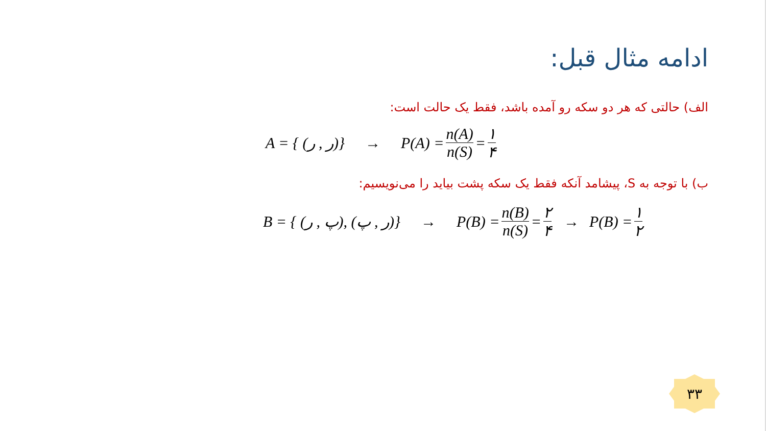ادامه مثال قبل:
الف) حالتی که هر دو سکه رو آمده باشد، فقط یک حالت است:
A = { (ر , ر)} → P(A) = n(A) n(S) = ۱ ۴
ب) با توجه به S، پیشامد آنکه فقط یک سکه پشت بیاید را می‌نویسیم:
B = { (پ , ر), (ر , پ)} → P(B) = n(B) n(S) = ۲ ۴ → P(B) = ۱ ۲
۳۳